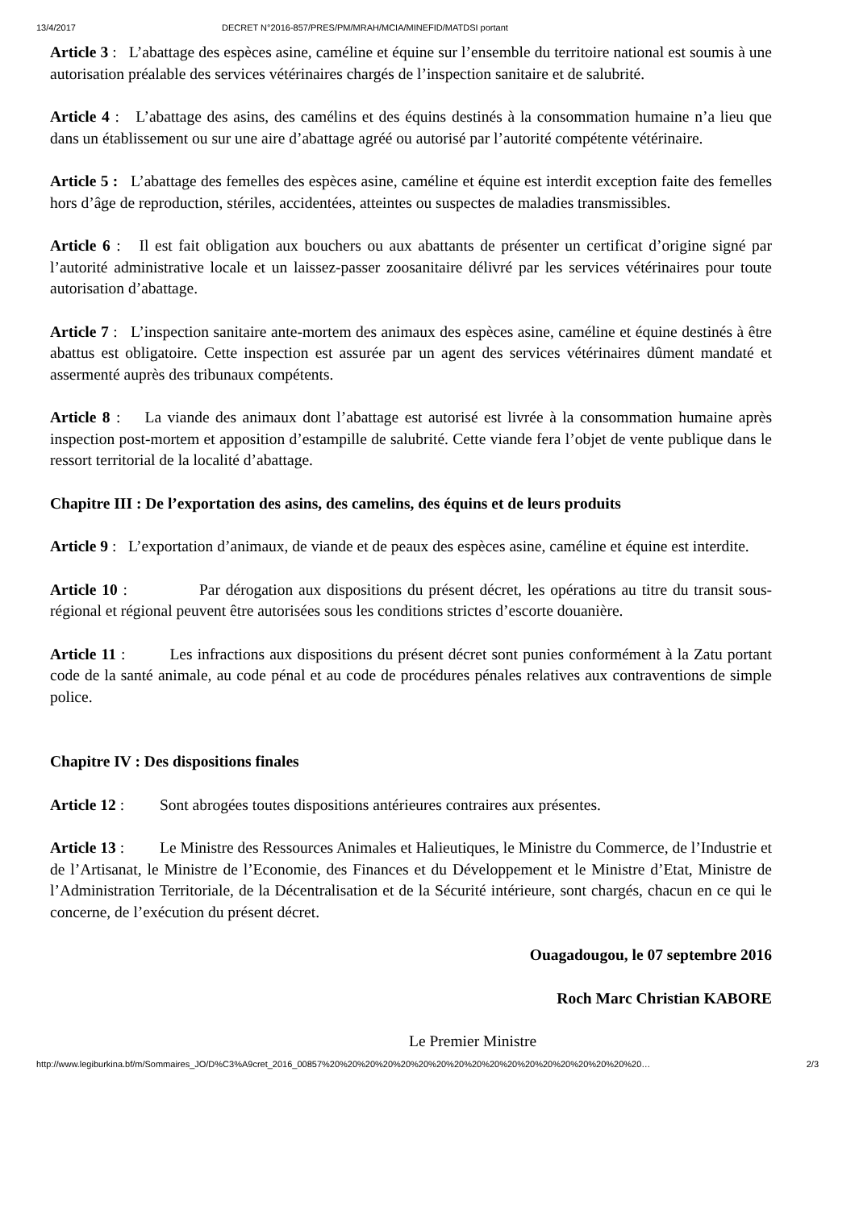13/4/2017 DECRET N°2016-857/PRES/PM/MRAH/MCIA/MINEFID/MATDSI portant
Article 3 : L’abattage des espèces asine, caméline et équine sur l’ensemble du territoire national est soumis à une autorisation préalable des services vétérinaires chargés de l’inspection sanitaire et de salubrité.
Article 4 : L’abattage des asins, des camélins et des équins destinés à la consommation humaine n’a lieu que dans un établissement ou sur une aire d’abattage agréé ou autorisé par l’autorité compétente vétérinaire.
Article 5 : L’abattage des femelles des espèces asine, caméline et équine est interdit exception faite des femelles hors d’âge de reproduction, stériles, accidentées, atteintes ou suspectes de maladies transmissibles.
Article 6 : Il est fait obligation aux bouchers ou aux abattants de présenter un certificat d’origine signé par l’autorité administrative locale et un laissez-passer zoosanitaire délivré par les services vétérinaires pour toute autorisation d’abattage.
Article 7 : L’inspection sanitaire ante-mortem des animaux des espèces asine, caméline et équine destinés à être abattus est obligatoire. Cette inspection est assurée par un agent des services vétérinaires dûment mandaté et assermenté auprès des tribunaux compétents.
Article 8 : La viande des animaux dont l’abattage est autorisé est livrée à la consommation humaine après inspection post-mortem et apposition d’estampille de salubrité. Cette viande fera l’objet de vente publique dans le ressort territorial de la localité d’abattage.
Chapitre III : De l’exportation des asins, des camelins, des équins et de leurs produits
Article 9 : L’exportation d’animaux, de viande et de peaux des espèces asine, caméline et équine est interdite.
Article 10 : Par dérogation aux dispositions du présent décret, les opérations au titre du transit sous-régional et régional peuvent être autorisées sous les conditions strictes d’escorte douanière.
Article 11 : Les infractions aux dispositions du présent décret sont punies conformément à la Zatu portant code de la santé animale, au code pénal et au code de procédures pénales relatives aux contraventions de simple police.
Chapitre IV : Des dispositions finales
Article 12 : Sont abrogées toutes dispositions antérieures contraires aux présentes.
Article 13 : Le Ministre des Ressources Animales et Halieutiques, le Ministre du Commerce, de l’Industrie et de l’Artisanat, le Ministre de l’Economie, des Finances et du Développement et le Ministre d’Etat, Ministre de l’Administration Territoriale, de la Décentralisation et de la Sécurité intérieure, sont chargés, chacun en ce qui le concerne, de l’exécution du présent décret.
Ouagadougou, le 07 septembre 2016
Roch Marc Christian KABORE
Le Premier Ministre
http://www.legiburkina.bf/m/Sommaires_JO/D%C3%A9cret_2016_00857%20%20%20%20%20%20%20%20%20%20%20%20%20%20%20%20%20%20… 2/3